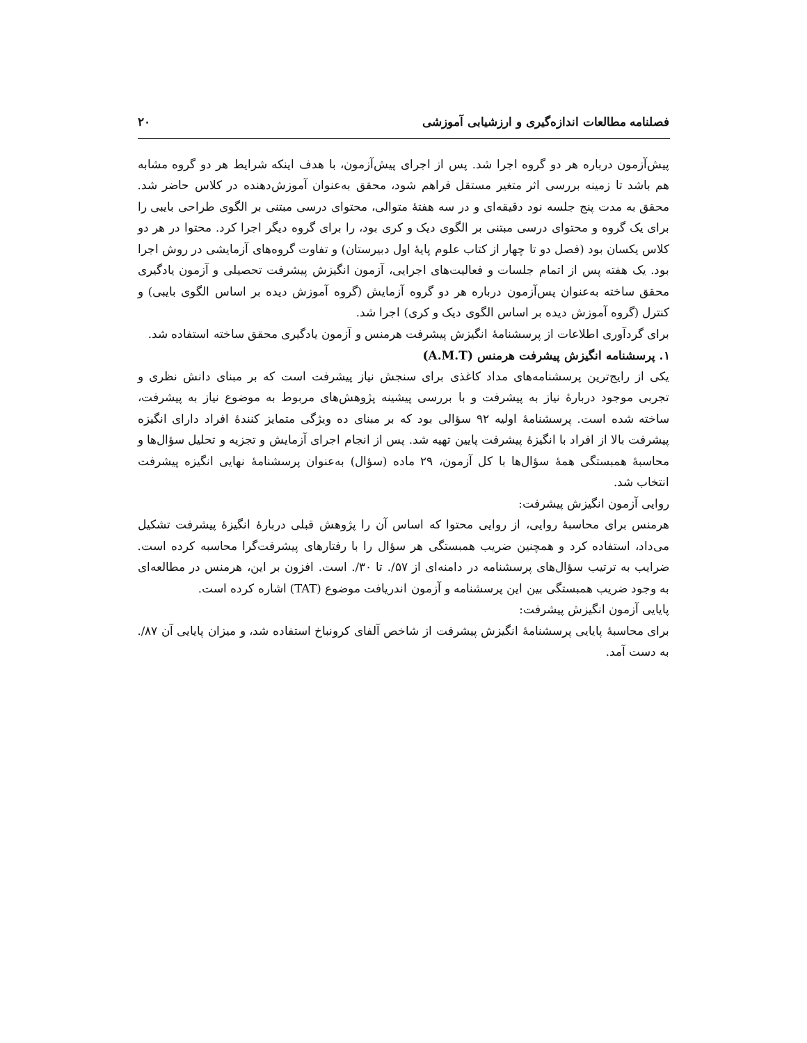فصلنامه مطالعات اندازه‌گیری و ارزشیابی آموزشی ۲۰
پیش‌آزمون درباره هر دو گروه اجرا شد. پس از اجرای پیش‌آزمون، با هدف اینکه شرایط هر دو گروه مشابه هم باشد تا زمینه بررسی اثر متغیر مستقل فراهم شود، محقق به‌عنوان آموزش‌دهنده در کلاس حاضر شد. محقق به مدت پنج جلسه نود دقیقه‌ای و در سه هفتهٔ متوالی، محتوای درسی مبتنی بر الگوی طراحی بایبی را برای یک گروه و محتوای درسی مبتنی بر الگوی دیک و کری بود، را برای گروه دیگر اجرا کرد. محتوا در هر دو کلاس یکسان بود (فصل دو تا چهار از کتاب علوم پایهٔ اول دبیرستان) و تفاوت گروه‌های آزمایشی در روش اجرا بود. یک هفته پس از اتمام جلسات و فعالیت‌های اجرایی، آزمون انگیزش پیشرفت تحصیلی و آزمون یادگیری محقق ساخته به‌عنوان پس‌آزمون درباره هر دو گروه آزمایش (گروه آموزش دیده بر اساس الگوی بایبی) و کنترل (گروه آموزش دیده بر اساس الگوی دیک و کری) اجرا شد.
برای گردآوری اطلاعات از پرسشنامهٔ انگیزش پیشرفت هرمنس و آزمون یادگیری محقق ساخته استفاده شد.
۱. پرسشنامه انگیزش پیشرفت هرمنس (A.M.T)
یکی از رایج‌ترین پرسشنامه‌های مداد کاغذی برای سنجش نیاز پیشرفت است که بر مبنای دانش نظری و تجربی موجود دربارهٔ نیاز به پیشرفت و با بررسی پیشینه پژوهش‌های مربوط به موضوع نیاز به پیشرفت، ساخته شده است. پرسشنامهٔ اولیه ۹۲ سؤالی بود که بر مبنای ده ویژگی متمایز کنندهٔ افراد دارای انگیزه پیشرفت بالا از افراد با انگیزهٔ پیشرفت پایین تهیه شد. پس از انجام اجرای آزمایش و تجزیه و تحلیل سؤال‌ها و محاسبهٔ همبستگی همهٔ سؤال‌ها با کل آزمون، ۲۹ ماده (سؤال) به‌عنوان پرسشنامهٔ نهایی انگیزه پیشرفت انتخاب شد.
روایی آزمون انگیزش پیشرفت:
هرمنس برای محاسبهٔ روایی، از روایی محتوا که اساس آن را پژوهش قبلی دربارهٔ انگیزهٔ پیشرفت تشکیل می‌داد، استفاده کرد و همچنین ضریب همبستگی هر سؤال را با رفتارهای پیشرفت‌گرا محاسبه کرده است. ضرایب به ترتیب سؤال‌های پرسشنامه در دامنه‌ای از ۵۷/. تا ۳۰/. است. افزون بر این، هرمنس در مطالعه‌ای به وجود ضریب همبستگی بین این پرسشنامه و آزمون اندریافت موضوع (TAT) اشاره کرده است.
پایایی آزمون انگیزش پیشرفت:
برای محاسبهٔ پایایی پرسشنامهٔ انگیزش پیشرفت از شاخص آلفای کرونباخ استفاده شد، و میزان پایایی آن ۸۷/. به دست آمد.